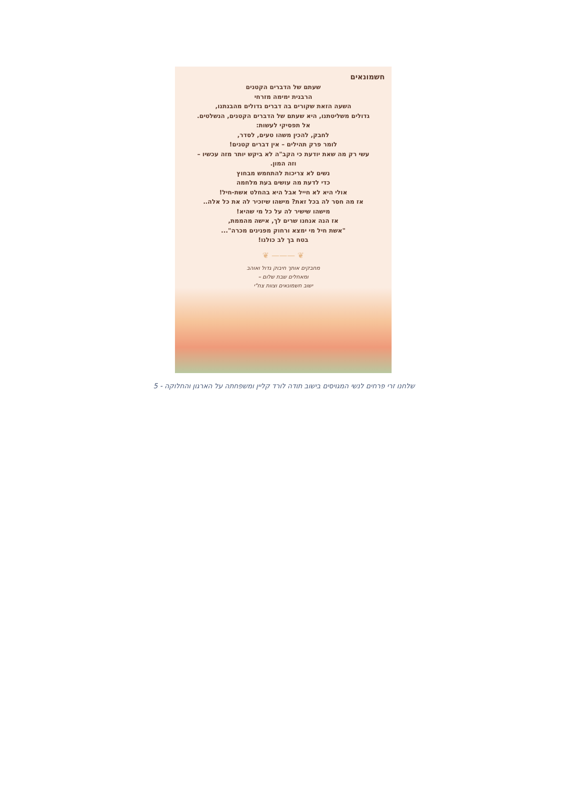חשמונאים
שעתם של הדברים הקטנים
הרבנית ימימה מזרחי
השעה הזאת שקורים בה דברים גדולים מהבנתנו,
גדולים משליטתנו, היא שעתם של הדברים הקטנים, הנשלטים.
אל תפסיקי לעשות:
לחבק, להכין משהו טעים, לסדר,
לומר פרק תהילים – אין דברים קטנים!
עשי רק מה שאת יודעת כי הקב"ה לא ביקש יותר מזה עכשיו –
וזה המון.
נשים לא צריכות להתחמש מבחוץ
כדי לדעת מה עושים בעת מלחמה
אולי היא לא חייל אבל היא בהחלט אשת-חיל!
אז מה חסר לה בכל זאת? מישהו שיזכיר לה את כל אלה..
מישהו שישיר לה על כל מי שהיא!
אז הנה אנחנו שרים לך, אישה מהממת,
"אשת חיל מי ימצא ורחוק מפנינים מכרה"...
בטח בך לב כולנו!
❦ ——— ❦
מחבקים אותך חיבוק גדול ואוהב
ומאחלים שבת שלום –
ישוב חשמונאים וצוות צח"י
שלחנו זרי פרחים לנשי המגויסים בישוב תודה לורד קליין ומשפחתה על הארגון והחלוקה - 5